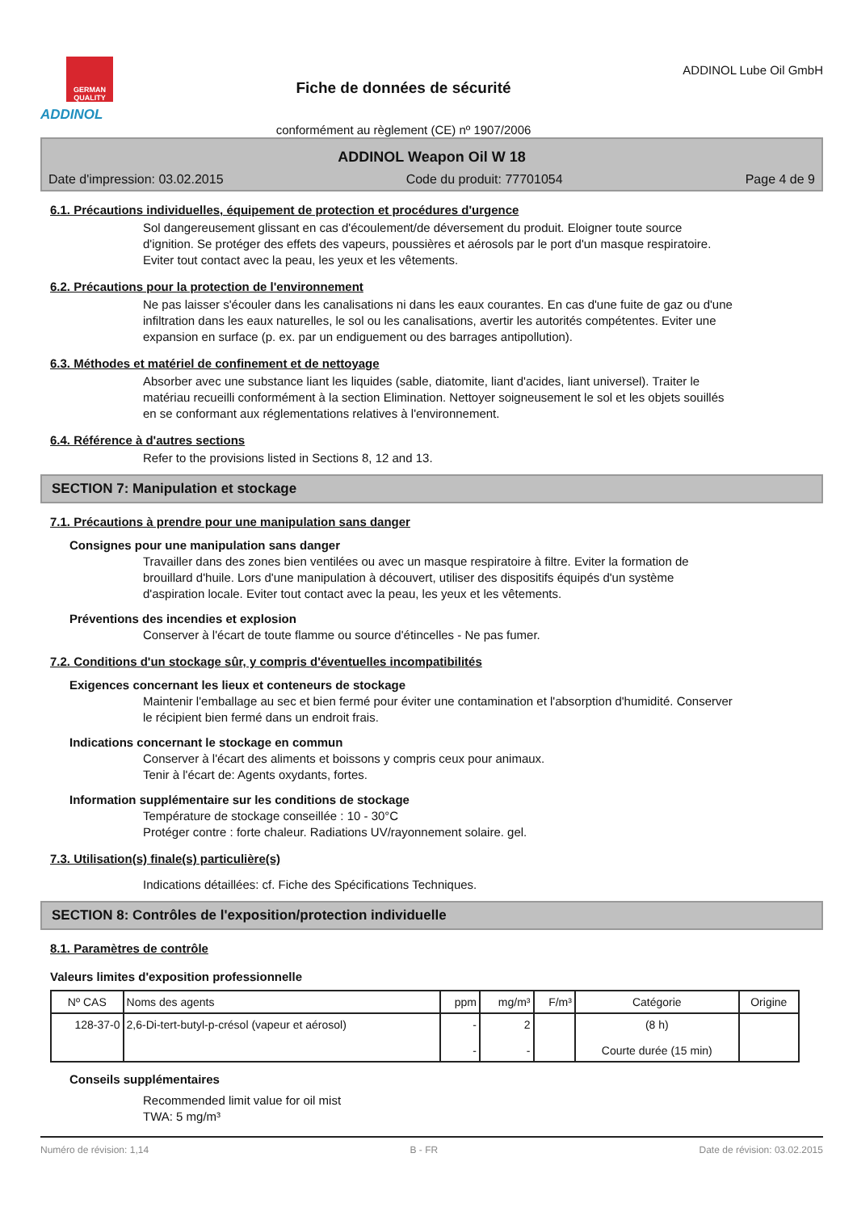GERMAN QUALITY
ADDINOL
Fiche de données de sécurité
conformément au règlement (CE) nº 1907/2006
ADDINOL Lube Oil GmbH
ADDINOL Weapon Oil W 18
Date d'impression: 03.02.2015 Code du produit: 77701054 Page 4 de 9
6.1. Précautions individuelles, équipement de protection et procédures d'urgence
Sol dangereusement glissant en cas d'écoulement/de déversement du produit. Eloigner toute source d'ignition. Se protéger des effets des vapeurs, poussières et aérosols par le port d'un masque respiratoire. Eviter tout contact avec la peau, les yeux et les vêtements.
6.2. Précautions pour la protection de l'environnement
Ne pas laisser s'écouler dans les canalisations ni dans les eaux courantes. En cas d'une fuite de gaz ou d'une infiltration dans les eaux naturelles, le sol ou les canalisations, avertir les autorités compétentes. Eviter une expansion en surface (p. ex. par un endiguement ou des barrages antipollution).
6.3. Méthodes et matériel de confinement et de nettoyage
Absorber avec une substance liant les liquides (sable, diatomite, liant d'acides, liant universel). Traiter le matériau recueilli conformément à la section Elimination. Nettoyer soigneusement le sol et les objets souillés en se conformant aux réglementations relatives à l'environnement.
6.4. Référence à d'autres sections
Refer to the provisions listed in Sections 8, 12 and 13.
SECTION 7: Manipulation et stockage
7.1. Précautions à prendre pour une manipulation sans danger
Consignes pour une manipulation sans danger
Travailler dans des zones bien ventilées ou avec un masque respiratoire à filtre. Eviter la formation de brouillard d'huile. Lors d'une manipulation à découvert, utiliser des dispositifs équipés d'un système d'aspiration locale. Eviter tout contact avec la peau, les yeux et les vêtements.
Préventions des incendies et explosion
Conserver à l'écart de toute flamme ou source d'étincelles - Ne pas fumer.
7.2. Conditions d'un stockage sûr, y compris d'éventuelles incompatibilités
Exigences concernant les lieux et conteneurs de stockage
Maintenir l'emballage au sec et bien fermé pour éviter une contamination et l'absorption d'humidité. Conserver le récipient bien fermé dans un endroit frais.
Indications concernant le stockage en commun
Conserver à l'écart des aliments et boissons y compris ceux pour animaux.
Tenir à l'écart de: Agents oxydants, fortes.
Information supplémentaire sur les conditions de stockage
Température de stockage conseillée : 10 - 30°C
Protéger contre : forte chaleur. Radiations UV/rayonnement solaire. gel.
7.3. Utilisation(s) finale(s) particulière(s)
Indications détaillées: cf. Fiche des Spécifications Techniques.
SECTION 8: Contrôles de l'exposition/protection individuelle
8.1. Paramètres de contrôle
Valeurs limites d'exposition professionnelle
| Nº CAS | Noms des agents | ppm | mg/m³ | F/m³ | Catégorie | Origine |
| --- | --- | --- | --- | --- | --- | --- |
| 128-37-0 | 2,6-Di-tert-butyl-p-crésol (vapeur et aérosol) | - - | 2 - | | (8 h) Courte durée (15 min) | |
Conseils supplémentaires
Recommended limit value for oil mist
TWA: 5 mg/m³
Numéro de révision: 1,14 B - FR Date de révision: 03.02.2015